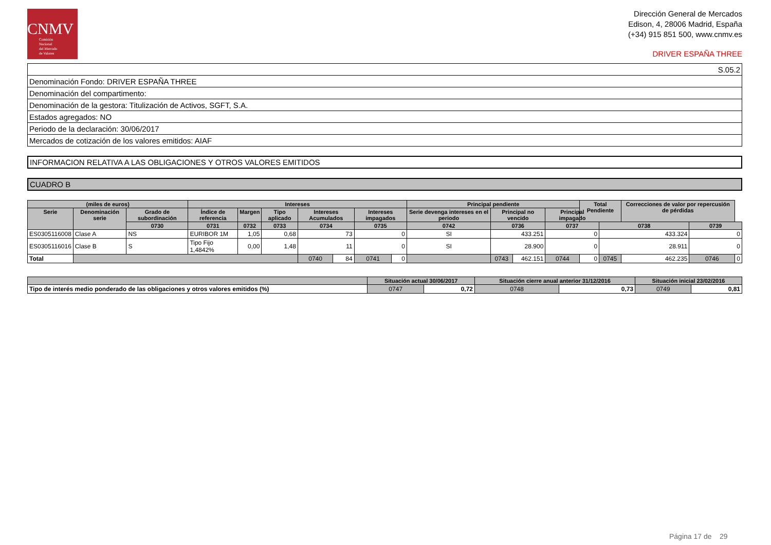CNMV
Comisión
Nacional
del Mercado
de Valores
Dirección General de Mercados
Edison, 4, 28006 Madrid, España
(+34) 915 851 500, www.cnmv.es
DRIVER ESPAÑA THREE
| S.05.2 |
| Denominación Fondo: DRIVER ESPAÑA THREE |
| Denominación del compartimento: |
| Denominación de la gestora: Titulización de Activos, SGFT, S.A. |
| Estados agregados: NO |
| Periodo de la declaración: 30/06/2017 |
| Mercados de cotización de los valores emitidos: AIAF |
INFORMACION RELATIVA A LAS OBLIGACIONES Y OTROS VALORES EMITIDOS
CUADRO B
| (miles de euros) | | | Intereses | | | | | | | Principal pendiente | | | | Total Pendiente | | Correcciones de valor por repercusión de pérdidas | | |
| --- | --- | --- | --- | --- | --- | --- | --- | --- | --- | --- | --- | --- | --- | --- | --- | --- | --- | --- |
| Serie | Denominación serie | Grado de subordinación | Índice de referencia | Margen | Tipo aplicado | Intereses Acumulados | | Intereses impagados | | Serie devenga intereses en el periodo | Principal no vencido | | Principal impagado | | | | | |
| | | 0730 | 0731 | 0732 | 0733 | 0734 | | 0735 | | 0742 | 0736 | | 0737 | | 0738 | | 0739 | |
| ES0305116008 | Clase A | NS | EURIBOR 1M | 1,05 | 0,68 | 73 | | 0 | | SI | 433.251 | | 0 | | 433.324 | | 0 | |
| ES0305116016 | Clase B | S | Tipo Fijo 1,4842% | 0,00 | 1,48 | 11 | | 0 | | SI | 28.900 | | 0 | | 28.911 | | 0 | |
| Total | | | | | | 0740 | 84 | 0741 | 0 | | 0743 | 462.151 | 0744 | 0 | 0745 | 462.235 | 0746 | 0 |
| | Situación actual 30/06/2017 | | Situación cierre anual anterior 31/12/2016 | | Situación inicial 23/02/2016 | |
| --- | --- | --- | --- | --- | --- | --- |
| Tipo de interés medio ponderado de las obligaciones y otros valores emitidos (%) | 0747 | 0,72 | 0748 | 0,73 | 0749 | 0,81 |
Página 17 de 29